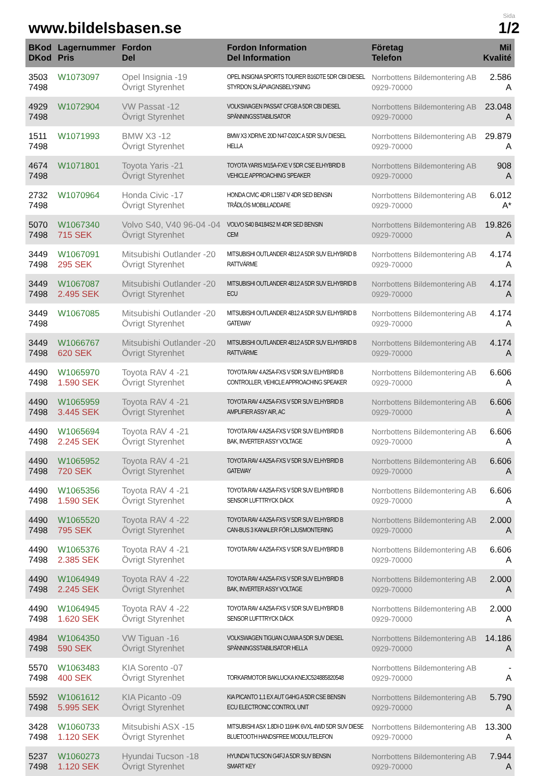www.bildelsbasen.se
Sida
1/2
| BKod DKod | Lagernummer Pris | Fordon Del | Fordon Information Del Information | Företag Telefon | Mil Kvalité |
| --- | --- | --- | --- | --- | --- |
| 3503 7498 | W1073097 | Opel Insignia -19 Övrigt Styrenhet | OPEL INSIGNIA SPORTS TOURER B16DTE 5DR CBI DIESEL STYRDON SLÄPVAGNSBELYSNING | Norrbottens Bildemontering AB 0929-70000 | 2.586 A |
| 4929 7498 | W1072904 | VW Passat -12 Övrigt Styrenhet | VOLKSWAGEN PASSAT CFGB A 5DR CBI DIESEL SPÄNNINGSSTABILISATOR | Norrbottens Bildemontering AB 0929-70000 | 23.048 A |
| 1511 7498 | W1071993 | BMW X3 -12 Övrigt Styrenhet | BMW X3 XDRIVE 20D N47-D20C A 5DR SUV DIESEL HELLA | Norrbottens Bildemontering AB 0929-70000 | 29.879 A |
| 4674 7498 | W1071801 | Toyota Yaris -21 Övrigt Styrenhet | TOYOTA YARIS M15A-FXE V 5DR CSE ELHYBRID B VEHICLE APPROACHING SPEAKER | Norrbottens Bildemontering AB 0929-70000 | 908 A |
| 2732 7498 | W1070964 | Honda Civic -17 Övrigt Styrenhet | HONDA CIVIC 4DR L15B7 V 4DR SED BENSIN TRÅDLÖS MOBILLADDARE | Norrbottens Bildemontering AB 0929-70000 | 6.012 A* |
| 5070 7498 | W1067340 715 SEK | Volvo S40, V40 96-04 -04 Övrigt Styrenhet | VOLVO S40 B4184S2 M 4DR SED BENSIN CEM | Norrbottens Bildemontering AB 0929-70000 | 19.826 A |
| 3449 7498 | W1067091 295 SEK | Mitsubishi Outlander -20 Övrigt Styrenhet | MITSUBISHI OUTLANDER 4B12 A 5DR SUV ELHYBRID B RATTVÄRME | Norrbottens Bildemontering AB 0929-70000 | 4.174 A |
| 3449 7498 | W1067087 2.495 SEK | Mitsubishi Outlander -20 Övrigt Styrenhet | MITSUBISHI OUTLANDER 4B12 A 5DR SUV ELHYBRID B ECU | Norrbottens Bildemontering AB 0929-70000 | 4.174 A |
| 3449 7498 | W1067085 | Mitsubishi Outlander -20 Övrigt Styrenhet | MITSUBISHI OUTLANDER 4B12 A 5DR SUV ELHYBRID B GATEWAY | Norrbottens Bildemontering AB 0929-70000 | 4.174 A |
| 3449 7498 | W1066767 620 SEK | Mitsubishi Outlander -20 Övrigt Styrenhet | MITSUBISHI OUTLANDER 4B12 A 5DR SUV ELHYBRID B RATTVÄRME | Norrbottens Bildemontering AB 0929-70000 | 4.174 A |
| 4490 7498 | W1065970 1.590 SEK | Toyota RAV 4 -21 Övrigt Styrenhet | TOYOTA RAV 4 A25A-FXS V 5DR SUV ELHYBRID B CONTROLLER, VEHICLE APPROACHING SPEAKER | Norrbottens Bildemontering AB 0929-70000 | 6.606 A |
| 4490 7498 | W1065959 3.445 SEK | Toyota RAV 4 -21 Övrigt Styrenhet | TOYOTA RAV 4 A25A-FXS V 5DR SUV ELHYBRID B AMPLIFIER ASSY AIR, AC | Norrbottens Bildemontering AB 0929-70000 | 6.606 A |
| 4490 7498 | W1065694 2.245 SEK | Toyota RAV 4 -21 Övrigt Styrenhet | TOYOTA RAV 4 A25A-FXS V 5DR SUV ELHYBRID B BAK, INVERTER ASSY VOLTAGE | Norrbottens Bildemontering AB 0929-70000 | 6.606 A |
| 4490 7498 | W1065952 720 SEK | Toyota RAV 4 -21 Övrigt Styrenhet | TOYOTA RAV 4 A25A-FXS V 5DR SUV ELHYBRID B GATEWAY | Norrbottens Bildemontering AB 0929-70000 | 6.606 A |
| 4490 7498 | W1065356 1.590 SEK | Toyota RAV 4 -21 Övrigt Styrenhet | TOYOTA RAV 4 A25A-FXS V 5DR SUV ELHYBRID B SENSOR LUFTTRYCK DÄCK | Norrbottens Bildemontering AB 0929-70000 | 6.606 A |
| 4490 7498 | W1065520 795 SEK | Toyota RAV 4 -22 Övrigt Styrenhet | TOYOTA RAV 4 A25A-FXS V 5DR SUV ELHYBRID B CAN-BUS 3 KANALER FÖR LJUSMONTERING | Norrbottens Bildemontering AB 0929-70000 | 2.000 A |
| 4490 7498 | W1065376 2.385 SEK | Toyota RAV 4 -21 Övrigt Styrenhet | TOYOTA RAV 4 A25A-FXS V 5DR SUV ELHYBRID B | Norrbottens Bildemontering AB 0929-70000 | 6.606 A |
| 4490 7498 | W1064949 2.245 SEK | Toyota RAV 4 -22 Övrigt Styrenhet | TOYOTA RAV 4 A25A-FXS V 5DR SUV ELHYBRID B BAK, INVERTER ASSY VOLTAGE | Norrbottens Bildemontering AB 0929-70000 | 2.000 A |
| 4490 7498 | W1064945 1.620 SEK | Toyota RAV 4 -22 Övrigt Styrenhet | TOYOTA RAV 4 A25A-FXS V 5DR SUV ELHYBRID B SENSOR LUFTTRYCK DÄCK | Norrbottens Bildemontering AB 0929-70000 | 2.000 A |
| 4984 7498 | W1064350 590 SEK | VW Tiguan -16 Övrigt Styrenhet | VOLKSWAGEN TIGUAN CUWA A 5DR SUV DIESEL SPÄNNINGSSTABILISATOR HELLA | Norrbottens Bildemontering AB 0929-70000 | 14.186 A |
| 5570 7498 | W1063483 400 SEK | KIA Sorento -07 Övrigt Styrenhet | TORKARMOTOR BAKLUCKA KNEJC524885820548 | Norrbottens Bildemontering AB 0929-70000 | - A |
| 5592 7498 | W1061612 5.995 SEK | KIA Picanto -09 Övrigt Styrenhet | KIA PICANTO 1,1 EX AUT G4HG A 5DR CSE BENSIN ECU ELECTRONIC CONTROL UNIT | Norrbottens Bildemontering AB 0929-70000 | 5.790 A |
| 3428 7498 | W1060733 1.120 SEK | Mitsubishi ASX -15 Övrigt Styrenhet | MITSUBISHI ASX 1.8DI-D 116HK 6VXL 4WD 5DR SUV DIESE BLUETOOTH HANDSFREE MODUL/TELEFON | Norrbottens Bildemontering AB 0929-70000 | 13.300 A |
| 5237 7498 | W1060273 1.120 SEK | Hyundai Tucson -18 Övrigt Styrenhet | HYUNDAI TUCSON G4FJ A 5DR SUV BENSIN SMART KEY | Norrbottens Bildemontering AB 0929-70000 | 7.944 A |